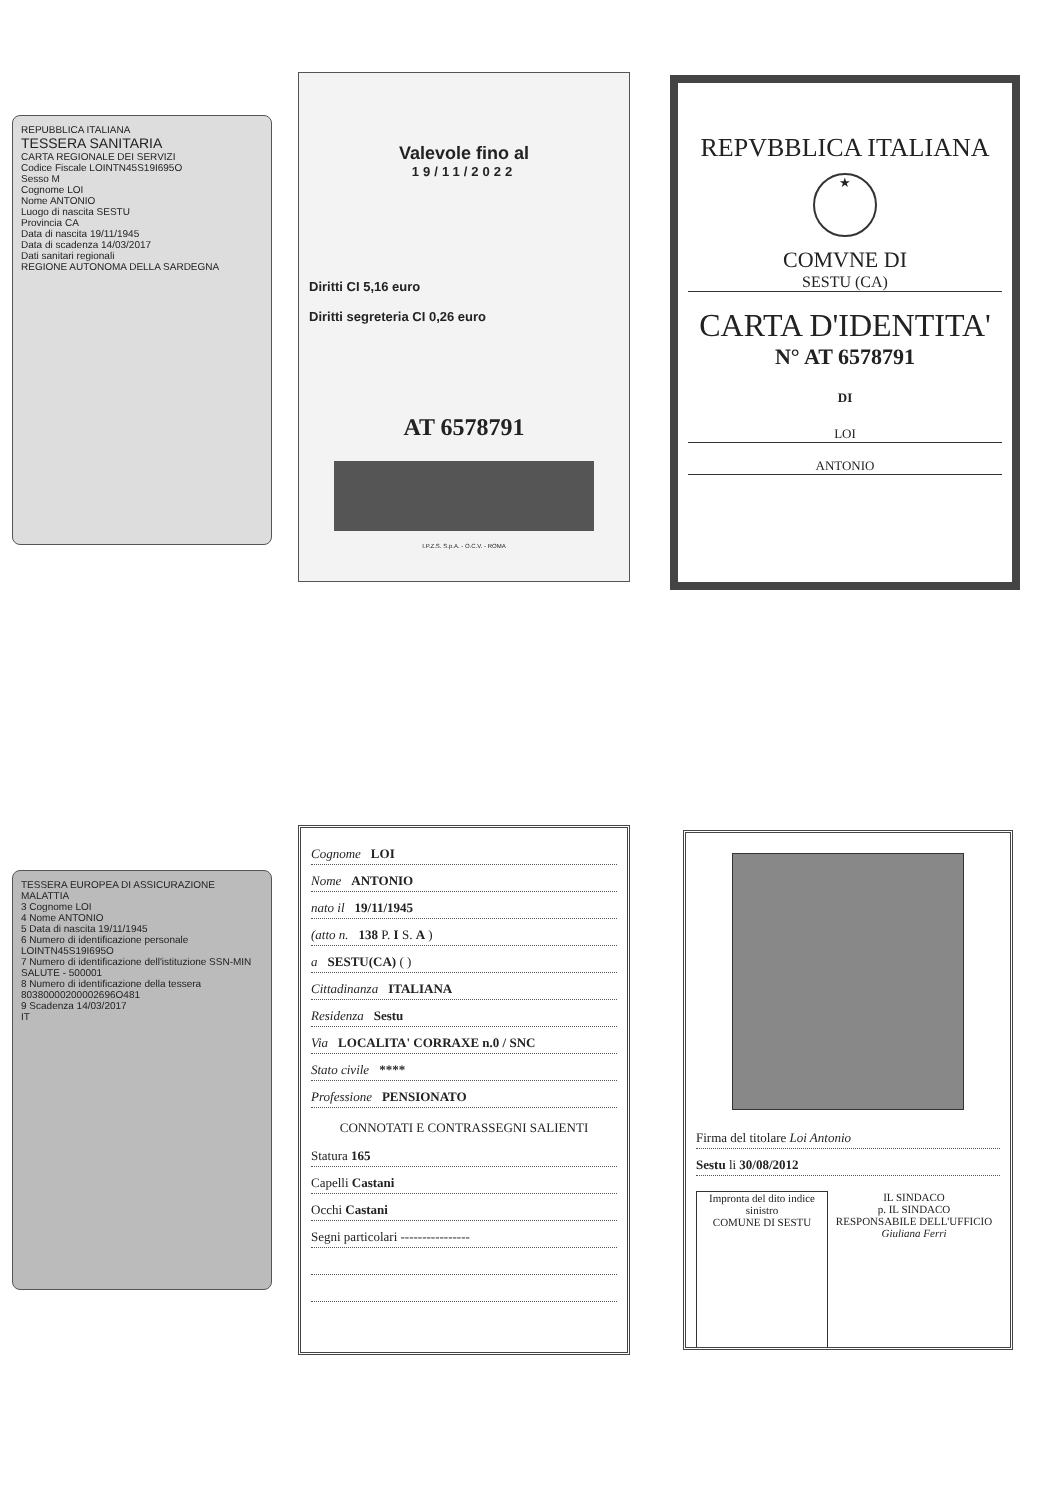REPUBBLICA ITALIANA
TESSERA SANITARIA
CARTA REGIONALE DEI SERVIZI
Codice Fiscale LOINTN45S19I695O
Sesso M
Cognome LOI
Nome ANTONIO
Luogo di nascita SESTU
Provincia CA
Data di nascita 19/11/1945
Data di scadenza 14/03/2017
Dati sanitari regionali
REGIONE AUTONOMA DELLA SARDEGNA
Valevole fino al
19/11/2022
Diritti CI 5,16 euro
Diritti segreteria CI 0,26 euro
AT 6578791
I.P.Z.S. S.p.A. - O.C.V. - ROMA
REPVBBLICA ITALIANA
★
COMVNE DI
SESTU (CA)
CARTA D'IDENTITA'
N° AT 6578791
DI
LOI
ANTONIO
TESSERA EUROPEA DI ASSICURAZIONE MALATTIA
3 Cognome LOI
4 Nome ANTONIO
5 Data di nascita 19/11/1945
6 Numero di identificazione personale LOINTN45S19I695O
7 Numero di identificazione dell'istituzione SSN-MIN SALUTE - 500001
8 Numero di identificazione della tessera 80380000200002696O481
9 Scadenza 14/03/2017
IT
Cognome LOI
Nome ANTONIO
nato il 19/11/1945
(atto n. 138 P. I S. A )
a SESTU(CA) ( )
Cittadinanza ITALIANA
Residenza Sestu
Via LOCALITA' CORRAXE n.0 / SNC
Stato civile ****
Professione PENSIONATO
CONNOTATI E CONTRASSEGNI SALIENTI
Statura 165
Capelli Castani
Occhi Castani
Segni particolari ----------------
Firma del titolare Loi Antonio
Sestu li 30/08/2012
Impronta del dito indice sinistro
COMUNE DI SESTU
IL SINDACO
p. IL SINDACO
RESPONSABILE DELL'UFFICIO
Giuliana Ferri